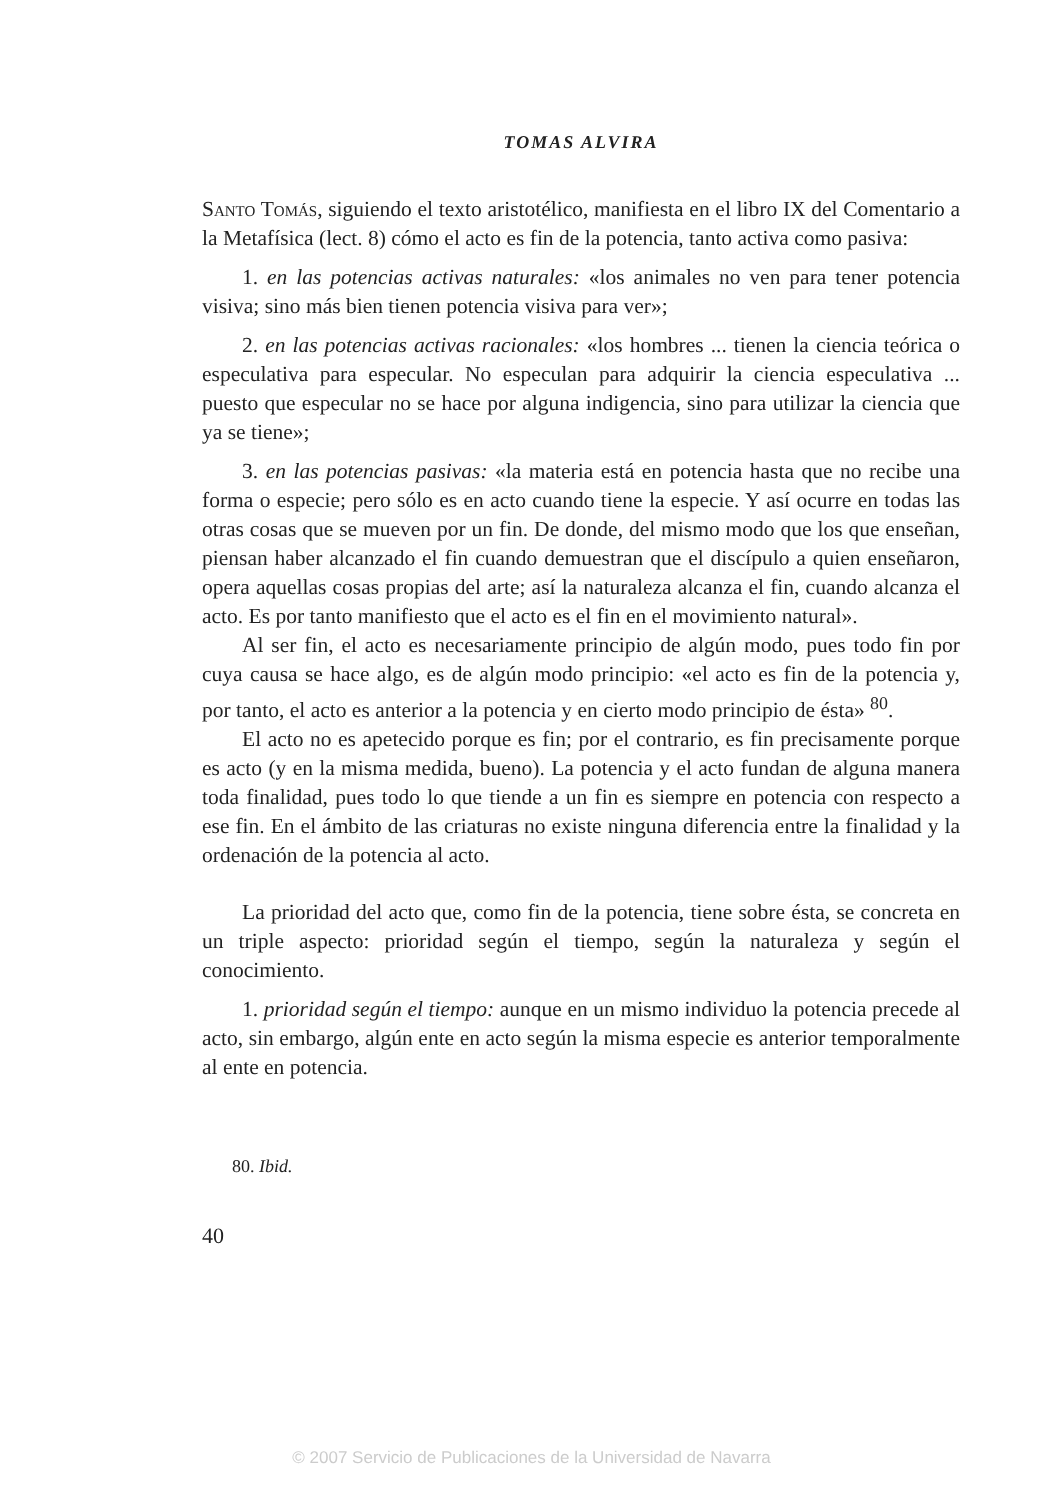TOMAS ALVIRA
Santo Tomás, siguiendo el texto aristotélico, manifiesta en el libro IX del Comentario a la Metafísica (lect. 8) cómo el acto es fin de la potencia, tanto activa como pasiva:
1. en las potencias activas naturales: «los animales no ven para tener potencia visiva; sino más bien tienen potencia visiva para ver»;
2. en las potencias activas racionales: «los hombres ... tienen la ciencia teórica o especulativa para especular. No especulan para adquirir la ciencia especulativa ... puesto que especular no se hace por alguna indigencia, sino para utilizar la ciencia que ya se tiene»;
3. en las potencias pasivas: «la materia está en potencia hasta que no recibe una forma o especie; pero sólo es en acto cuando tiene la especie. Y así ocurre en todas las otras cosas que se mueven por un fin. De donde, del mismo modo que los que enseñan, piensan haber alcanzado el fin cuando demuestran que el discípulo a quien enseñaron, opera aquellas cosas propias del arte; así la naturaleza alcanza el fin, cuando alcanza el acto. Es por tanto manifiesto que el acto es el fin en el movimiento natural».
Al ser fin, el acto es necesariamente principio de algún modo, pues todo fin por cuya causa se hace algo, es de algún modo principio: «el acto es fin de la potencia y, por tanto, el acto es anterior a la potencia y en cierto modo principio de ésta» <sup>80</sup>.
El acto no es apetecido porque es fin; por el contrario, es fin precisamente porque es acto (y en la misma medida, bueno). La potencia y el acto fundan de alguna manera toda finalidad, pues todo lo que tiende a un fin es siempre en potencia con respecto a ese fin. En el ámbito de las criaturas no existe ninguna diferencia entre la finalidad y la ordenación de la potencia al acto.
La prioridad del acto que, como fin de la potencia, tiene sobre ésta, se concreta en un triple aspecto: prioridad según el tiempo, según la naturaleza y según el conocimiento.
1. prioridad según el tiempo: aunque en un mismo individuo la potencia precede al acto, sin embargo, algún ente en acto según la misma especie es anterior temporalmente al ente en potencia.
80. Ibid.
40
© 2007 Servicio de Publicaciones de la Universidad de Navarra